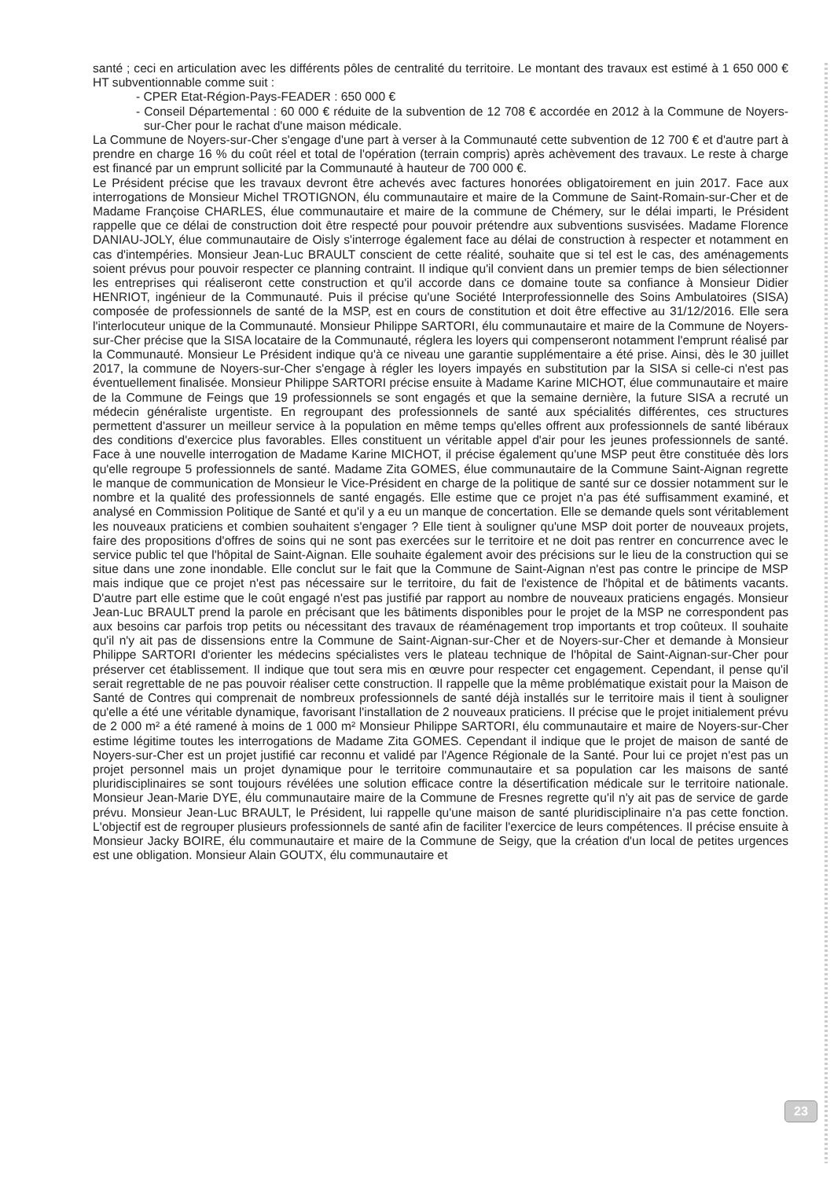santé ; ceci en articulation avec les différents pôles de centralité du territoire. Le montant des travaux est estimé à 1 650 000 € HT subventionnable comme suit :
- CPER Etat-Région-Pays-FEADER : 650 000 €
- Conseil Départemental : 60 000 € réduite de la subvention de 12 708 € accordée en 2012 à la Commune de Noyers-sur-Cher pour le rachat d'une maison médicale.
La Commune de Noyers-sur-Cher s'engage d'une part à verser à la Communauté cette subvention de 12 700 € et d'autre part à prendre en charge 16 % du coût réel et total de l'opération (terrain compris) après achèvement des travaux. Le reste à charge est financé par un emprunt sollicité par la Communauté à hauteur de 700 000 €.
Le Président précise que les travaux devront être achevés avec factures honorées obligatoirement en juin 2017. Face aux interrogations de Monsieur Michel TROTIGNON, élu communautaire et maire de la Commune de Saint-Romain-sur-Cher et de Madame Françoise CHARLES, élue communautaire et maire de la commune de Chémery, sur le délai imparti, le Président rappelle que ce délai de construction doit être respecté pour pouvoir prétendre aux subventions susvisées. Madame Florence DANIAU-JOLY, élue communautaire de Oisly s'interroge également face au délai de construction à respecter et notamment en cas d'intempéries. Monsieur Jean-Luc BRAULT conscient de cette réalité, souhaite que si tel est le cas, des aménagements soient prévus pour pouvoir respecter ce planning contraint. Il indique qu'il convient dans un premier temps de bien sélectionner les entreprises qui réaliseront cette construction et qu'il accorde dans ce domaine toute sa confiance à Monsieur Didier HENRIOT, ingénieur de la Communauté. Puis il précise qu'une Société Interprofessionnelle des Soins Ambulatoires (SISA) composée de professionnels de santé de la MSP, est en cours de constitution et doit être effective au 31/12/2016. Elle sera l'interlocuteur unique de la Communauté. Monsieur Philippe SARTORI, élu communautaire et maire de la Commune de Noyers-sur-Cher précise que la SISA locataire de la Communauté, réglera les loyers qui compenseront notamment l'emprunt réalisé par la Communauté. Monsieur Le Président indique qu'à ce niveau une garantie supplémentaire a été prise. Ainsi, dès le 30 juillet 2017, la commune de Noyers-sur-Cher s'engage à régler les loyers impayés en substitution par la SISA si celle-ci n'est pas éventuellement finalisée. Monsieur Philippe SARTORI précise ensuite à Madame Karine MICHOT, élue communautaire et maire de la Commune de Feings que 19 professionnels se sont engagés et que la semaine dernière, la future SISA a recruté un médecin généraliste urgentiste. En regroupant des professionnels de santé aux spécialités différentes, ces structures permettent d'assurer un meilleur service à la population en même temps qu'elles offrent aux professionnels de santé libéraux des conditions d'exercice plus favorables. Elles constituent un véritable appel d'air pour les jeunes professionnels de santé. Face à une nouvelle interrogation de Madame Karine MICHOT, il précise également qu'une MSP peut être constituée dès lors qu'elle regroupe 5 professionnels de santé. Madame Zita GOMES, élue communautaire de la Commune Saint-Aignan regrette le manque de communication de Monsieur le Vice-Président en charge de la politique de santé sur ce dossier notamment sur le nombre et la qualité des professionnels de santé engagés. Elle estime que ce projet n'a pas été suffisamment examiné, et analysé en Commission Politique de Santé et qu'il y a eu un manque de concertation. Elle se demande quels sont véritablement les nouveaux praticiens et combien souhaitent s'engager ? Elle tient à souligner qu'une MSP doit porter de nouveaux projets, faire des propositions d'offres de soins qui ne sont pas exercées sur le territoire et ne doit pas rentrer en concurrence avec le service public tel que l'hôpital de Saint-Aignan. Elle souhaite également avoir des précisions sur le lieu de la construction qui se situe dans une zone inondable. Elle conclut sur le fait que la Commune de Saint-Aignan n'est pas contre le principe de MSP mais indique que ce projet n'est pas nécessaire sur le territoire, du fait de l'existence de l'hôpital et de bâtiments vacants. D'autre part elle estime que le coût engagé n'est pas justifié par rapport au nombre de nouveaux praticiens engagés. Monsieur Jean-Luc BRAULT prend la parole en précisant que les bâtiments disponibles pour le projet de la MSP ne correspondent pas aux besoins car parfois trop petits ou nécessitant des travaux de réaménagement trop importants et trop coûteux. Il souhaite qu'il n'y ait pas de dissensions entre la Commune de Saint-Aignan-sur-Cher et de Noyers-sur-Cher et demande à Monsieur Philippe SARTORI d'orienter les médecins spécialistes vers le plateau technique de l'hôpital de Saint-Aignan-sur-Cher pour préserver cet établissement. Il indique que tout sera mis en œuvre pour respecter cet engagement. Cependant, il pense qu'il serait regrettable de ne pas pouvoir réaliser cette construction. Il rappelle que la même problématique existait pour la Maison de Santé de Contres qui comprenait de nombreux professionnels de santé déjà installés sur le territoire mais il tient à souligner qu'elle a été une véritable dynamique, favorisant l'installation de 2 nouveaux praticiens. Il précise que le projet initialement prévu de 2 000 m² a été ramené à moins de 1 000 m² Monsieur Philippe SARTORI, élu communautaire et maire de Noyers-sur-Cher estime légitime toutes les interrogations de Madame Zita GOMES. Cependant il indique que le projet de maison de santé de Noyers-sur-Cher est un projet justifié car reconnu et validé par l'Agence Régionale de la Santé. Pour lui ce projet n'est pas un projet personnel mais un projet dynamique pour le territoire communautaire et sa population car les maisons de santé pluridisciplinaires se sont toujours révélées une solution efficace contre la désertification médicale sur le territoire nationale. Monsieur Jean-Marie DYE, élu communautaire maire de la Commune de Fresnes regrette qu'il n'y ait pas de service de garde prévu. Monsieur Jean-Luc BRAULT, le Président, lui rappelle qu'une maison de santé pluridisciplinaire n'a pas cette fonction. L'objectif est de regrouper plusieurs professionnels de santé afin de faciliter l'exercice de leurs compétences. Il précise ensuite à Monsieur Jacky BOIRE, élu communautaire et maire de la Commune de Seigy, que la création d'un local de petites urgences est une obligation. Monsieur Alain GOUTX, élu communautaire et
23